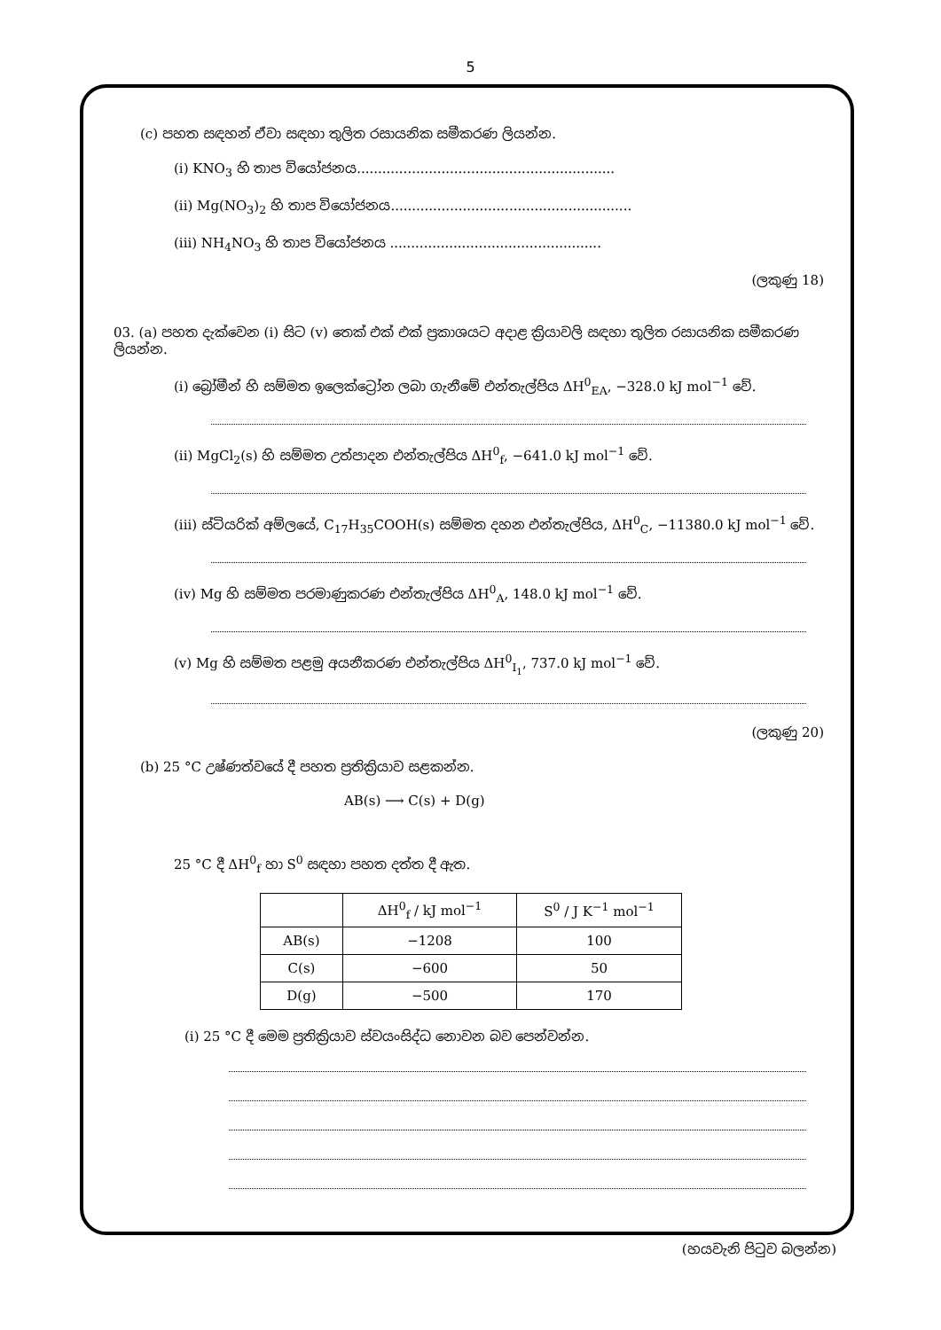5
(c) පහත සඳහන් ඒවා සඳහා තුලිත රසායනික සමීකරණ ලියන්න.
(i) KNO<sub>3</sub> හි තාප වියෝජනය.............................................................
(ii) Mg(NO<sub>3</sub>)<sub>2</sub> හි තාප වියෝජනය.........................................................
(iii) NH<sub>4</sub>NO<sub>3</sub> හි තාප වියෝජනය ..................................................
(ලකුණු 18)
03. (a) පහත දැක්වෙන (i) සිට (v) තෙක් එක් එක් ප්‍රකාශයට අදාළ ක්‍රියාවලි සඳහා තුලිත රසායනික සමීකරණ ලියන්න.
(i) බ්‍රෝමීන් හි සම්මත ඉලෙක්ට්‍රෝන ලබා ගැනීමේ එන්තැල්පිය ΔH<sup>0</sup><sub>EA</sub>, −328.0 kJ mol<sup>−1</sup> වේ.
(ii) MgCl<sub>2</sub>(s) හි සම්මත උත්පාදන එන්තැල්පිය ΔH<sup>0</sup><sub>f</sub>, −641.0 kJ mol<sup>−1</sup> වේ.
(iii) ස්ටියරික් අම්ලයේ, C<sub>17</sub>H<sub>35</sub>COOH(s) සම්මත දහන එන්තැල්පිය, ΔH<sup>0</sup><sub>C</sub>, −11380.0 kJ mol<sup>−1</sup> වේ.
(iv) Mg හි සම්මත පරමාණුකරණ එන්තැල්පිය ΔH<sup>0</sup><sub>A</sub>, 148.0 kJ mol<sup>−1</sup> වේ.
(v) Mg හි සම්මත පළමු අයනීකරණ එන්තැල්පිය ΔH<sup>0</sup><sub>I<sub>1</sub></sub>, 737.0 kJ mol<sup>−1</sup> වේ.
(ලකුණු 20)
(b) 25 °C උෂ්ණත්වයේ දී පහත ප්‍රතික්‍රියාව සළකන්න.
AB(s) ⟶ C(s) + D(g)
25 °C දී ΔH<sup>0</sup><sub>f</sub> හා S<sup>0</sup> සඳහා පහත දත්ත දී ඇත.
| | ΔH<sup>0</sup><sub>f</sub> / kJ mol<sup>−1</sup> | S<sup>0</sup> / J K<sup>−1</sup> mol<sup>−1</sup> |
| --- | --- | --- |
| AB(s) | −1208 | 100 |
| C(s) | −600 | 50 |
| D(g) | −500 | 170 |
(i) 25 °C දී මෙම ප්‍රතික්‍රියාව ස්වයංසිද්ධ නොවන බව පෙන්වන්න.
(හයවැනි පිටුව බලන්න)